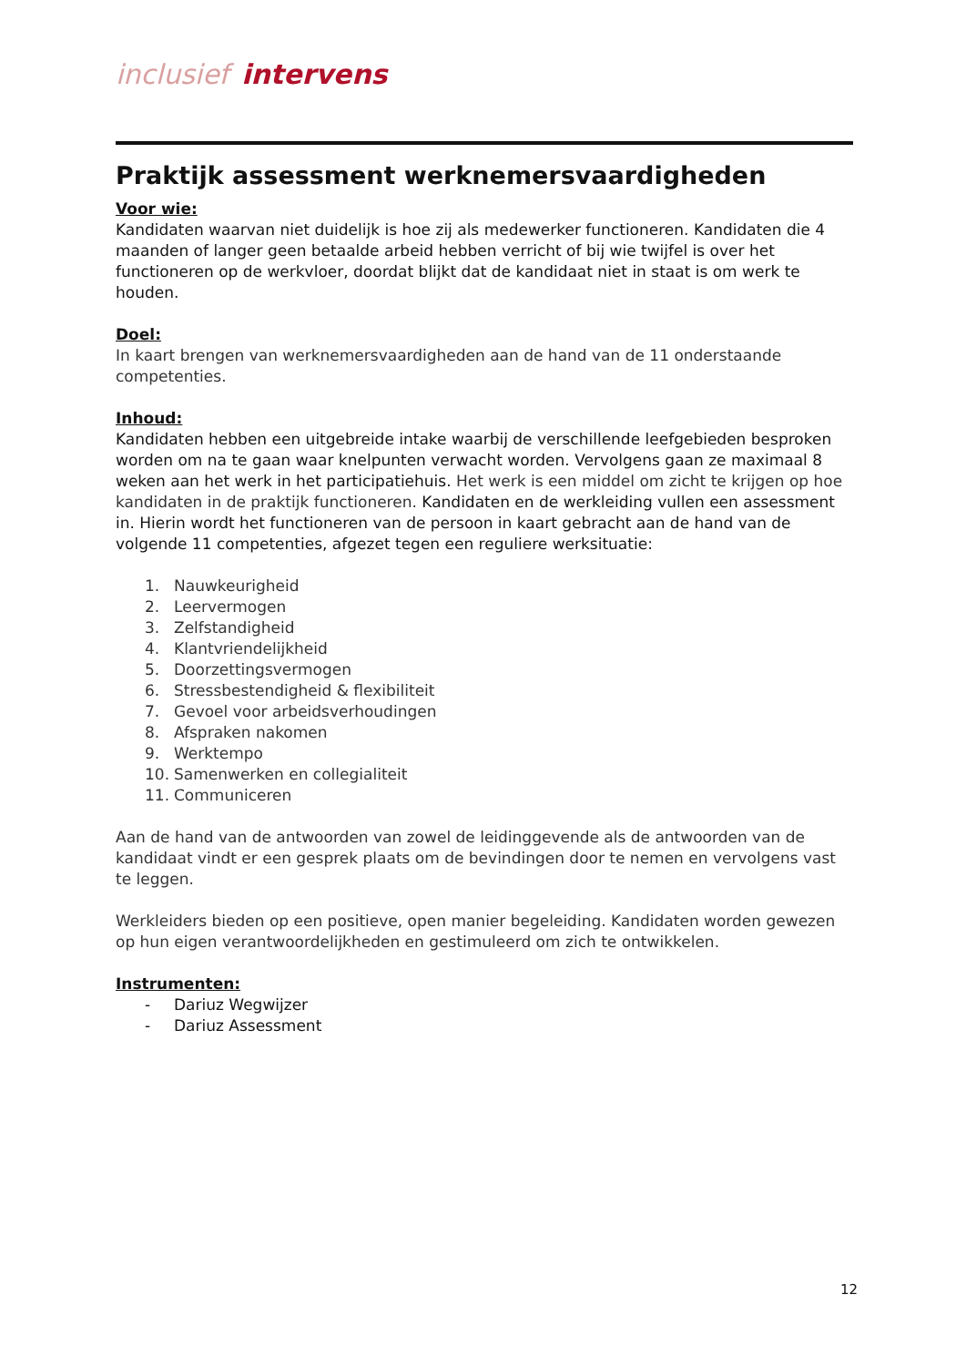inclusief intervens
Praktijk assessment werknemersvaardigheden
Voor wie:
Kandidaten waarvan niet duidelijk is hoe zij als medewerker functioneren. Kandidaten die 4 maanden of langer geen betaalde arbeid hebben verricht of bij wie twijfel is over het functioneren op de werkvloer, doordat blijkt dat de kandidaat niet in staat is om werk te houden.
Doel:
In kaart brengen van werknemersvaardigheden aan de hand van de 11 onderstaande competenties.
Inhoud:
Kandidaten hebben een uitgebreide intake waarbij de verschillende leefgebieden besproken worden om na te gaan waar knelpunten verwacht worden. Vervolgens gaan ze maximaal 8 weken aan het werk in het participatiehuis. Het werk is een middel om zicht te krijgen op hoe kandidaten in de praktijk functioneren. Kandidaten en de werkleiding vullen een assessment in. Hierin wordt het functioneren van de persoon in kaart gebracht aan de hand van de volgende 11 competenties, afgezet tegen een reguliere werksituatie:
1. Nauwkeurigheid
2. Leervermogen
3. Zelfstandigheid
4. Klantvriendelijkheid
5. Doorzettingsvermogen
6. Stressbestendigheid & flexibiliteit
7. Gevoel voor arbeidsverhoudingen
8. Afspraken nakomen
9. Werktempo
10. Samenwerken en collegialiteit
11. Communiceren
Aan de hand van de antwoorden van zowel de leidinggevende als de antwoorden van de kandidaat vindt er een gesprek plaats om de bevindingen door te nemen en vervolgens vast te leggen.
Werkleiders bieden op een positieve, open manier begeleiding. Kandidaten worden gewezen op hun eigen verantwoordelijkheden en gestimuleerd om zich te ontwikkelen.
Instrumenten:
- Dariuz Wegwijzer
- Dariuz Assessment
12